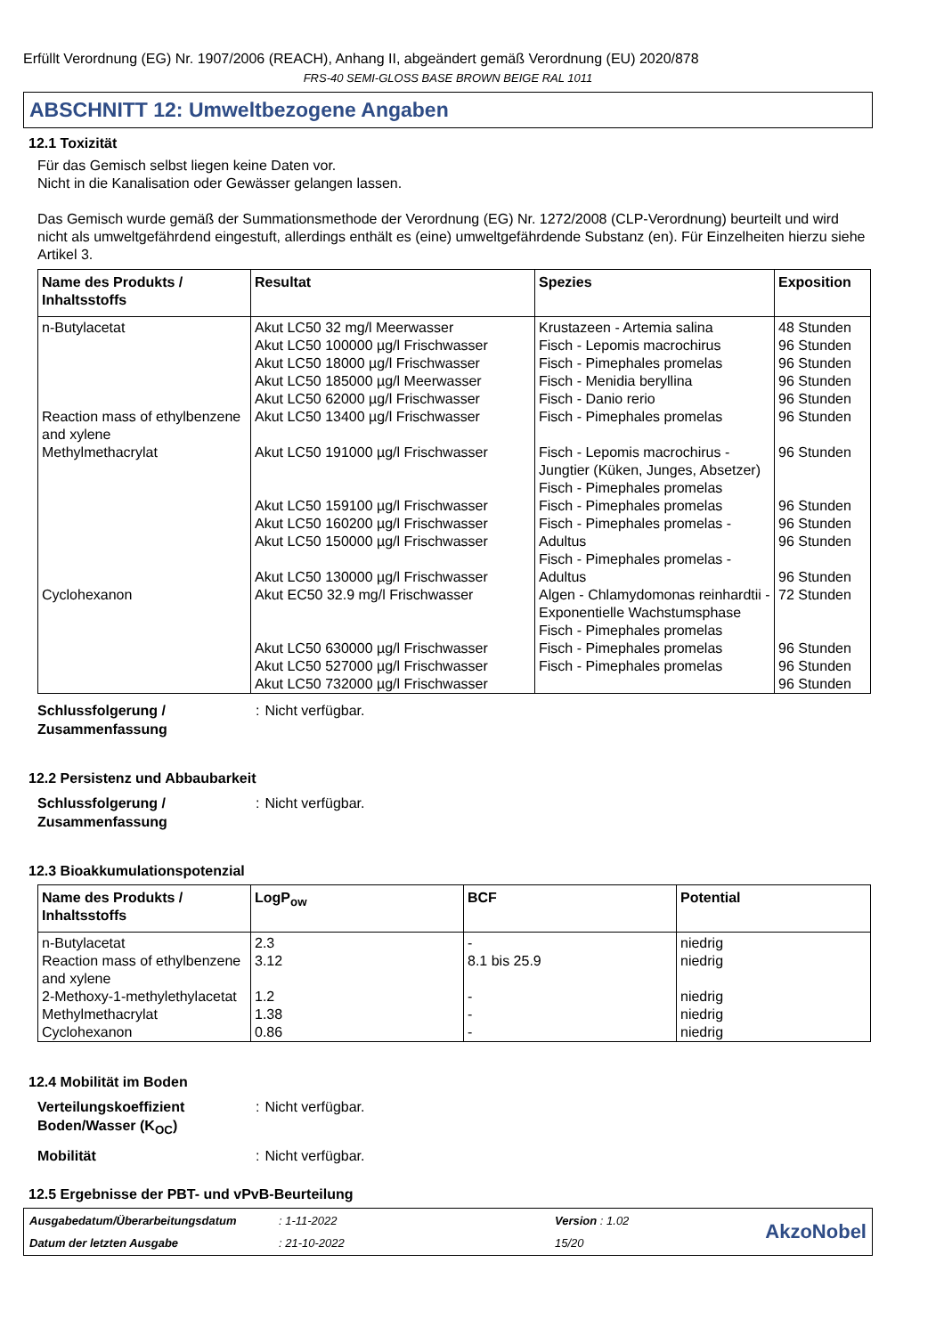Erfüllt Verordnung (EG) Nr. 1907/2006 (REACH), Anhang II, abgeändert gemäß Verordnung (EU) 2020/878
FRS-40 SEMI-GLOSS BASE BROWN BEIGE RAL 1011
ABSCHNITT 12: Umweltbezogene Angaben
12.1 Toxizität
Für das Gemisch selbst liegen keine Daten vor.
Nicht in die Kanalisation oder Gewässer gelangen lassen.
Das Gemisch wurde gemäß der Summationsmethode der Verordnung (EG) Nr. 1272/2008 (CLP-Verordnung) beurteilt und wird nicht als umweltgefährdend eingestuft, allerdings enthält es (eine) umweltgefährdende Substanz (en). Für Einzelheiten hierzu siehe Artikel 3.
| Name des Produkts / Inhaltsstoffs | Resultat | Spezies | Exposition |
| --- | --- | --- | --- |
| n-Butylacetat | Akut LC50 32 mg/l Meerwasser Akut LC50 100000 µg/l Frischwasser Akut LC50 18000 µg/l Frischwasser Akut LC50 185000 µg/l Meerwasser Akut LC50 62000 µg/l Frischwasser | Krustazeen - Artemia salina Fisch - Lepomis macrochirus Fisch - Pimephales promelas Fisch - Menidia beryllina Fisch - Danio rerio | 48 Stunden 96 Stunden 96 Stunden 96 Stunden 96 Stunden |
| Reaction mass of ethylbenzene and xylene | Akut LC50 13400 µg/l Frischwasser | Fisch - Pimephales promelas | 96 Stunden |
| Methylmethacrylat | Akut LC50 191000 µg/l Frischwasser Akut LC50 159100 µg/l Frischwasser Akut LC50 160200 µg/l Frischwasser Akut LC50 150000 µg/l Frischwasser Akut LC50 130000 µg/l Frischwasser | Fisch - Lepomis macrochirus - Jungtier (Küken, Junges, Absetzer) Fisch - Pimephales promelas Fisch - Pimephales promelas Fisch - Pimephales promelas - Adultus Fisch - Pimephales promelas - Adultus | 96 Stunden 96 Stunden 96 Stunden 96 Stunden 96 Stunden |
| Cyclohexanon | Akut EC50 32.9 mg/l Frischwasser Akut LC50 630000 µg/l Frischwasser Akut LC50 527000 µg/l Frischwasser Akut LC50 732000 µg/l Frischwasser | Algen - Chlamydomonas reinhardtii - Exponentielle Wachstumsphase Fisch - Pimephales promelas Fisch - Pimephales promelas Fisch - Pimephales promelas | 72 Stunden 96 Stunden 96 Stunden 96 Stunden |
Schlussfolgerung / Zusammenfassung: Nicht verfügbar.
12.2 Persistenz und Abbaubarkeit
Schlussfolgerung / Zusammenfassung: Nicht verfügbar.
12.3 Bioakkumulationspotenzial
| Name des Produkts / Inhaltsstoffs | LogP<sub>ow</sub> | BCF | Potential |
| --- | --- | --- | --- |
| n-Butylacetat | 2.3 | - | niedrig |
| Reaction mass of ethylbenzene and xylene | 3.12 | 8.1 bis 25.9 | niedrig |
| 2-Methoxy-1-methylethylacetat | 1.2 | - | niedrig |
| Methylmethacrylat | 1.38 | - | niedrig |
| Cyclohexanon | 0.86 | - | niedrig |
12.4 Mobilität im Boden
Verteilungskoeffizient Boden/Wasser (K<sub>OC</sub>): Nicht verfügbar.
Mobilität: Nicht verfügbar.
12.5 Ergebnisse der PBT- und vPvB-Beurteilung
Ausgabedatum/Überarbeitungsdatum: 1-11-2022 Version : 1.02
AkzoNobel
Datum der letzten Ausgabe: 21-10-2022 15/20